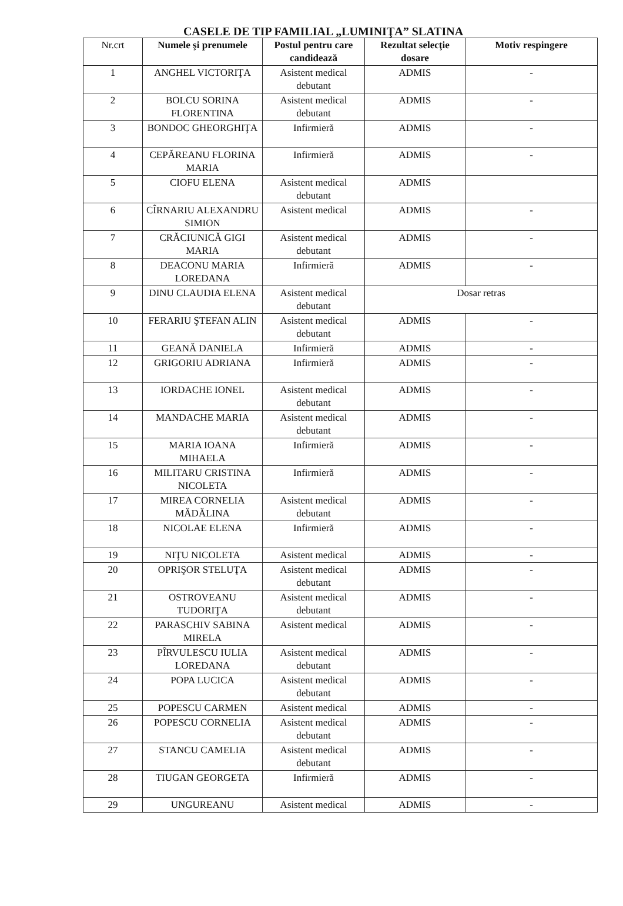CASELE DE TIP FAMILIAL „LUMINIŢA” SLATINA
| Nr.crt | Numele şi prenumele | Postul pentru care candidează | Rezultat selecţie dosare | Motiv respingere |
| --- | --- | --- | --- | --- |
| 1 | ANGHEL VICTORIŢA | Asistent medical debutant | ADMIS | - |
| 2 | BOLCU SORINA FLORENTINA | Asistent medical debutant | ADMIS | - |
| 3 | BONDOC GHEORGHIŢA | Infirmieră | ADMIS | - |
| 4 | CEPĂREANU FLORINA MARIA | Infirmieră | ADMIS | - |
| 5 | CIOFU ELENA | Asistent medical debutant | ADMIS | |
| 6 | CÎRNARIU ALEXANDRU SIMION | Asistent medical | ADMIS | - |
| 7 | CRĂCIUNICĂ GIGI MARIA | Asistent medical debutant | ADMIS | - |
| 8 | DEACONU MARIA LOREDANA | Infirmieră | ADMIS | - |
| 9 | DINU CLAUDIA ELENA | Asistent medical debutant | Dosar retras | |
| 10 | FERARIU ŞTEFAN ALIN | Asistent medical debutant | ADMIS | - |
| 11 | GEANĂ DANIELA | Infirmieră | ADMIS | - |
| 12 | GRIGORIU ADRIANA | Infirmieră | ADMIS | - |
| 13 | IORDACHE IONEL | Asistent medical debutant | ADMIS | - |
| 14 | MANDACHE MARIA | Asistent medical debutant | ADMIS | - |
| 15 | MARIA IOANA MIHAELA | Infirmieră | ADMIS | - |
| 16 | MILITARU CRISTINA NICOLETA | Infirmieră | ADMIS | - |
| 17 | MIREA CORNELIA MĂDĂLINA | Asistent medical debutant | ADMIS | - |
| 18 | NICOLAE ELENA | Infirmieră | ADMIS | - |
| 19 | NIŢU NICOLETA | Asistent medical | ADMIS | - |
| 20 | OPRIŞOR STELUŢA | Asistent medical debutant | ADMIS | - |
| 21 | OSTROVEANU TUDORIŢA | Asistent medical debutant | ADMIS | - |
| 22 | PARASCHIV SABINA MIRELA | Asistent medical | ADMIS | - |
| 23 | PÎRVULESCU IULIA LOREDANA | Asistent medical debutant | ADMIS | - |
| 24 | POPA LUCICA | Asistent medical debutant | ADMIS | - |
| 25 | POPESCU CARMEN | Asistent medical | ADMIS | - |
| 26 | POPESCU CORNELIA | Asistent medical debutant | ADMIS | - |
| 27 | STANCU CAMELIA | Asistent medical debutant | ADMIS | - |
| 28 | TIUGAN GEORGETA | Infirmieră | ADMIS | - |
| 29 | UNGUREANU | Asistent medical | ADMIS | - |